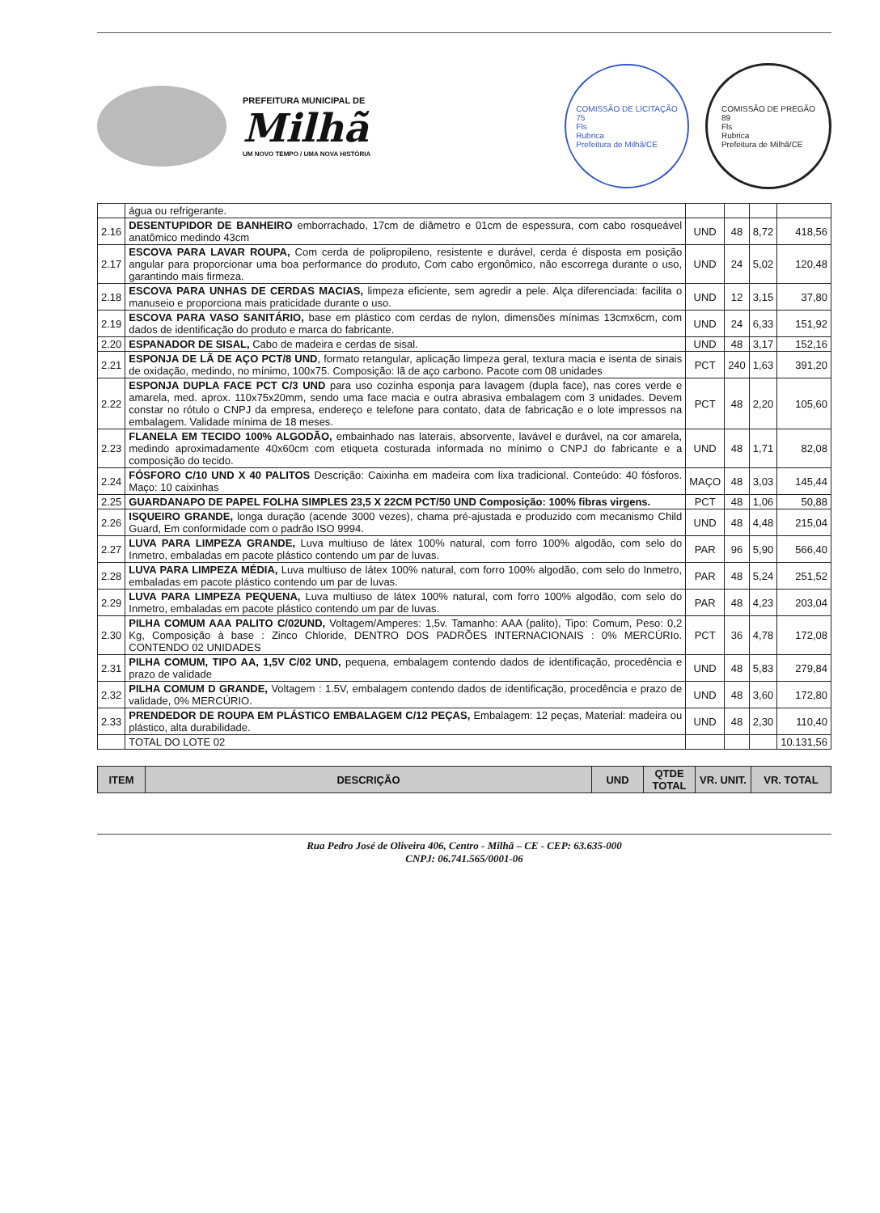PREFEITURA MUNICIPAL DE
Milhã
UM NOVO TEMPO / UMA NOVA HISTÓRIA
COMISSÃO DE LICITAÇÃO
75
Fls
Rubrica
Prefeitura de Milhã/CE
COMISSÃO DE PREGÃO
89
Fls
Rubrica
Prefeitura de Milhã/CE
| | água ou refrigerante. | | | | |
| 2.16 | DESENTUPIDOR DE BANHEIRO emborrachado, 17cm de diâmetro e 01cm de espessura, com cabo rosqueável anatômico medindo 43cm | UND | 48 | 8,72 | 418,56 |
| 2.17 | ESCOVA PARA LAVAR ROUPA, Com cerda de polipropileno, resistente e durável, cerda é disposta em posição angular para proporcionar uma boa performance do produto, Com cabo ergonômico, não escorrega durante o uso, garantindo mais firmeza. | UND | 24 | 5,02 | 120,48 |
| 2.18 | ESCOVA PARA UNHAS DE CERDAS MACIAS, limpeza eficiente, sem agredir a pele. Alça diferenciada: facilita o manuseio e proporciona mais praticidade durante o uso. | UND | 12 | 3,15 | 37,80 |
| 2.19 | ESCOVA PARA VASO SANITÁRIO, base em plástico com cerdas de nylon, dimensões mínimas 13cmx6cm, com dados de identificação do produto e marca do fabricante. | UND | 24 | 6,33 | 151,92 |
| 2.20 | ESPANADOR DE SISAL, Cabo de madeira e cerdas de sisal. | UND | 48 | 3,17 | 152,16 |
| 2.21 | ESPONJA DE LÃ DE AÇO PCT/8 UND , formato retangular, aplicação limpeza geral, textura macia e isenta de sinais de oxidação, medindo, no mínimo, 100x75. Composição: lã de aço carbono. Pacote com 08 unidades | PCT | 240 | 1,63 | 391,20 |
| 2.22 | ESPONJA DUPLA FACE PCT C/3 UND para uso cozinha esponja para lavagem (dupla face), nas cores verde e amarela, med. aprox. 110x75x20mm, sendo uma face macia e outra abrasiva embalagem com 3 unidades. Devem constar no rótulo o CNPJ da empresa, endereço e telefone para contato, data de fabricação e o lote impressos na embalagem. Validade mínima de 18 meses. | PCT | 48 | 2,20 | 105,60 |
| 2.23 | FLANELA EM TECIDO 100% ALGODÃO, embainhado nas laterais, absorvente, lavável e durável, na cor amarela, medindo aproximadamente 40x60cm com etiqueta costurada informada no mínimo o CNPJ do fabricante e a composição do tecido. | UND | 48 | 1,71 | 82,08 |
| 2.24 | FÓSFORO C/10 UND X 40 PALITOS Descrição: Caixinha em madeira com lixa tradicional. Conteúdo: 40 fósforos. Maço: 10 caixinhas | MAÇO | 48 | 3,03 | 145,44 |
| 2.25 | GUARDANAPO DE PAPEL FOLHA SIMPLES 23,5 X 22CM PCT/50 UND Composição: 100% fibras virgens. | PCT | 48 | 1,06 | 50,88 |
| 2.26 | ISQUEIRO GRANDE, longa duração (acende 3000 vezes), chama pré-ajustada e produzido com mecanismo Child Guard, Em conformidade com o padrão ISO 9994. | UND | 48 | 4,48 | 215,04 |
| 2.27 | LUVA PARA LIMPEZA GRANDE, Luva multiuso de látex 100% natural, com forro 100% algodão, com selo do Inmetro, embaladas em pacote plástico contendo um par de luvas. | PAR | 96 | 5,90 | 566,40 |
| 2.28 | LUVA PARA LIMPEZA MÉDIA, Luva multiuso de látex 100% natural, com forro 100% algodão, com selo do Inmetro, embaladas em pacote plástico contendo um par de luvas. | PAR | 48 | 5,24 | 251,52 |
| 2.29 | LUVA PARA LIMPEZA PEQUENA, Luva multiuso de látex 100% natural, com forro 100% algodão, com selo do Inmetro, embaladas em pacote plástico contendo um par de luvas. | PAR | 48 | 4,23 | 203,04 |
| 2.30 | PILHA COMUM AAA PALITO C/02UND, Voltagem/Amperes: 1,5v. Tamanho: AAA (palito), Tipo: Comum, Peso: 0,2 Kg, Composição à base : Zinco Chloride, DENTRO DOS PADRÕES INTERNACIONAIS : 0% MERCÚRIo. CONTENDO 02 UNIDADES | PCT | 36 | 4,78 | 172,08 |
| 2.31 | PILHA COMUM, TIPO AA, 1,5V C/02 UND, pequena, embalagem contendo dados de identificação, procedência e prazo de validade | UND | 48 | 5,83 | 279,84 |
| 2.32 | PILHA COMUM D GRANDE, Voltagem : 1.5V, embalagem contendo dados de identificação, procedência e prazo de validade, 0% MERCÚRIO. | UND | 48 | 3,60 | 172,80 |
| 2.33 | PRENDEDOR DE ROUPA EM PLÁSTICO EMBALAGEM C/12 PEÇAS, Embalagem: 12 peças, Material: madeira ou plástico, alta durabilidade. | UND | 48 | 2,30 | 110,40 |
| | TOTAL DO LOTE 02 | | | | 10.131,56 |
| ITEM | DESCRIÇÃO | UND | QTDE TOTAL | VR. UNIT. | VR. TOTAL |
| --- | --- | --- | --- | --- | --- |
Rua Pedro José de Oliveira 406, Centro - Milhã – CE - CEP: 63.635-000
CNPJ: 06.741.565/0001-06